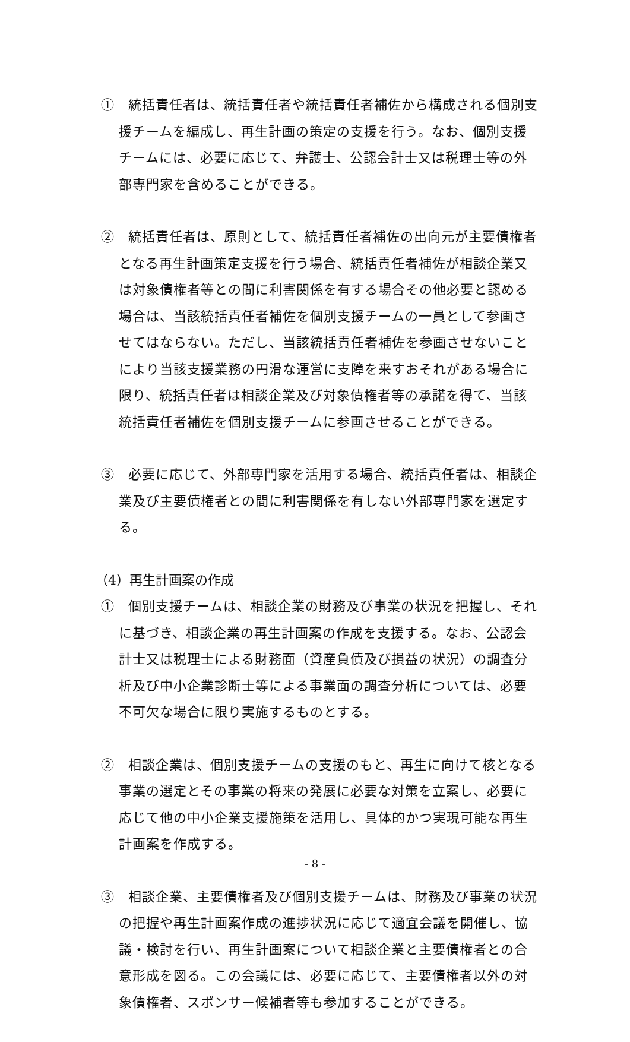①　統括責任者は、統括責任者や統括責任者補佐から構成される個別支援チームを編成し、再生計画の策定の支援を行う。なお、個別支援チームには、必要に応じて、弁護士、公認会計士又は税理士等の外部専門家を含めることができる。
②　統括責任者は、原則として、統括責任者補佐の出向元が主要債権者となる再生計画策定支援を行う場合、統括責任者補佐が相談企業又は対象債権者等との間に利害関係を有する場合その他必要と認める場合は、当該統括責任者補佐を個別支援チームの一員として参画させてはならない。ただし、当該統括責任者補佐を参画させないことにより当該支援業務の円滑な運営に支障を来すおそれがある場合に限り、統括責任者は相談企業及び対象債権者等の承諾を得て、当該統括責任者補佐を個別支援チームに参画させることができる。
③　必要に応じて、外部専門家を活用する場合、統括責任者は、相談企業及び主要債権者との間に利害関係を有しない外部専門家を選定する。
（4）再生計画案の作成
①　個別支援チームは、相談企業の財務及び事業の状況を把握し、それに基づき、相談企業の再生計画案の作成を支援する。なお、公認会計士又は税理士による財務面（資産負債及び損益の状況）の調査分析及び中小企業診断士等による事業面の調査分析については、必要不可欠な場合に限り実施するものとする。
②　相談企業は、個別支援チームの支援のもと、再生に向けて核となる事業の選定とその事業の将来の発展に必要な対策を立案し、必要に応じて他の中小企業支援施策を活用し、具体的かつ実現可能な再生計画案を作成する。
③　相談企業、主要債権者及び個別支援チームは、財務及び事業の状況の把握や再生計画案作成の進捗状況に応じて適宜会議を開催し、協議・検討を行い、再生計画案について相談企業と主要債権者との合意形成を図る。この会議には、必要に応じて、主要債権者以外の対象債権者、スポンサー候補者等も参加することができる。
- 8 -